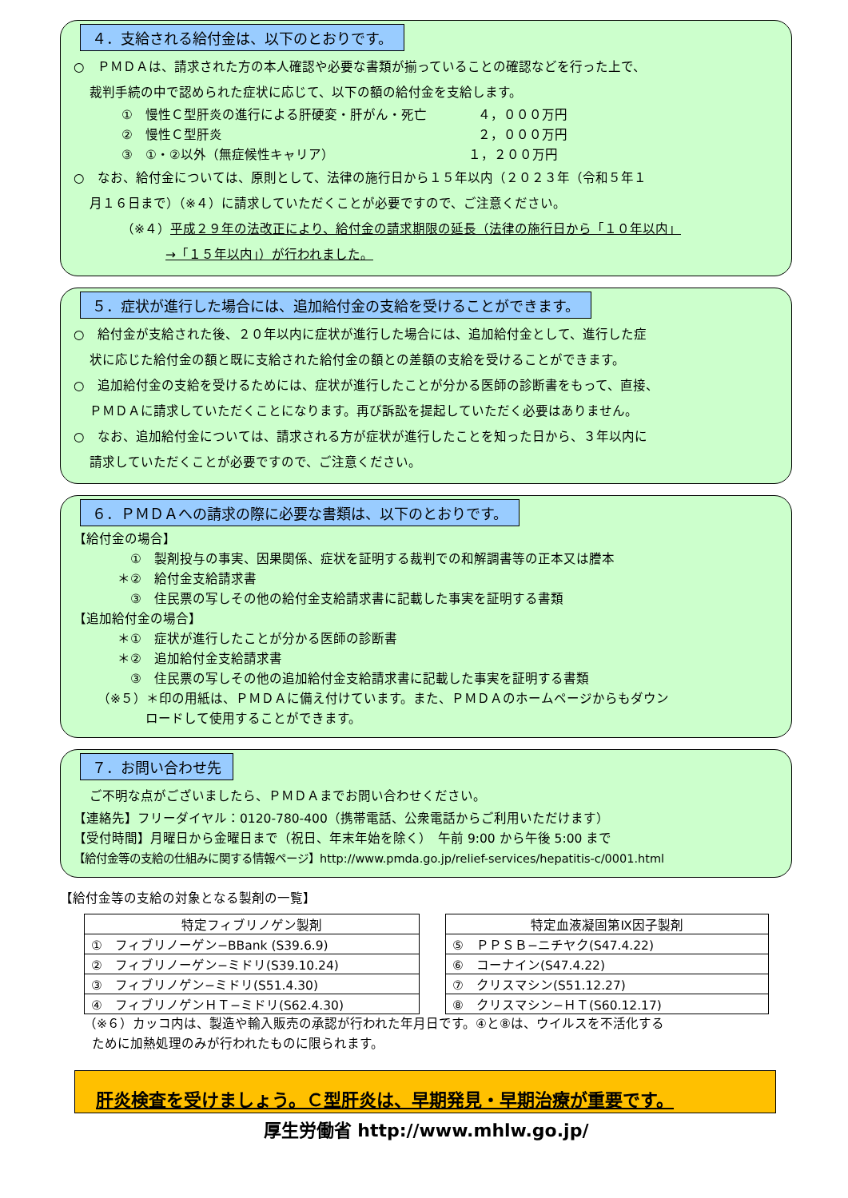４．支給される給付金は、以下のとおりです。
○　ＰＭＤＡは、請求された方の本人確認や必要な書類が揃っていることの確認などを行った上で、
裁判手続の中で認められた症状に応じて、以下の額の給付金を支給します。
①　慢性Ｃ型肝炎の進行による肝硬変・肝がん・死亡　　　　４，０００万円
②　慢性Ｃ型肝炎　　　　　　　　　　　　　　　　　　　　２，０００万円
③　①・②以外（無症候性キャリア）　　　　　　　　　　　１，２００万円
○　なお、給付金については、原則として、法律の施行日から１５年以内（２０２３年（令和５年１
月１６日まで）（※４）に請求していただくことが必要ですので、ご注意ください。
（※４）平成２９年の法改正により、給付金の請求期限の延長（法律の施行日から「１０年以内」
→「１５年以内」）が行われました。
５．症状が進行した場合には、追加給付金の支給を受けることができます。
○　給付金が支給された後、２０年以内に症状が進行した場合には、追加給付金として、進行した症
状に応じた給付金の額と既に支給された給付金の額との差額の支給を受けることができます。
○　追加給付金の支給を受けるためには、症状が進行したことが分かる医師の診断書をもって、直接、
ＰＭＤＡに請求していただくことになります。再び訴訟を提起していただく必要はありません。
○　なお、追加給付金については、請求される方が症状が進行したことを知った日から、３年以内に
請求していただくことが必要ですので、ご注意ください。
６．ＰＭＤＡへの請求の際に必要な書類は、以下のとおりです。
【給付金の場合】
　①　製剤投与の事実、因果関係、症状を証明する裁判での和解調書等の正本又は謄本
＊②　給付金支給請求書
　③　住民票の写しその他の給付金支給請求書に記載した事実を証明する書類
【追加給付金の場合】
＊①　症状が進行したことが分かる医師の診断書
＊②　追加給付金支給請求書
　③　住民票の写しその他の追加給付金支給請求書に記載した事実を証明する書類
（※５）＊印の用紙は、ＰＭＤＡに備え付けています。また、ＰＭＤＡのホームページからもダウン
ロードして使用することができます。
７．お問い合わせ先
ご不明な点がございましたら、ＰＭＤＡまでお問い合わせください。
【連絡先】フリーダイヤル：0120-780-400（携帯電話、公衆電話からご利用いただけます）
【受付時間】月曜日から金曜日まで（祝日、年末年始を除く）　午前 9:00 から午後 5:00 まで
【給付金等の支給の仕組みに関する情報ページ】http://www.pmda.go.jp/relief-services/hepatitis-c/0001.html
【給付金等の支給の対象となる製剤の一覧】
| 特定フィブリノゲン製剤 |
| --- |
| ① フィブリノーゲン−BBank (S39.6.9) |
| ② フィブリノーゲン−ミドリ(S39.10.24) |
| ③ フィブリノゲン−ミドリ(S51.4.30) |
| ④ フィブリノゲンＨＴ−ミドリ(S62.4.30) |
| 特定血液凝固第Ⅸ因子製剤 |
| --- |
| ⑤ ＰＰＳＢ−ニチヤク(S47.4.22) |
| ⑥ コーナイン(S47.4.22) |
| ⑦ クリスマシン(S51.12.27) |
| ⑧ クリスマシン−ＨＴ(S60.12.17) |
（※６）カッコ内は、製造や輸入販売の承認が行われた年月日です。④と⑧は、ウイルスを不活化する
ために加熱処理のみが行われたものに限られます。
肝炎検査を受けましょう。Ｃ型肝炎は、早期発見・早期治療が重要です。
厚生労働省 http://www.mhlw.go.jp/